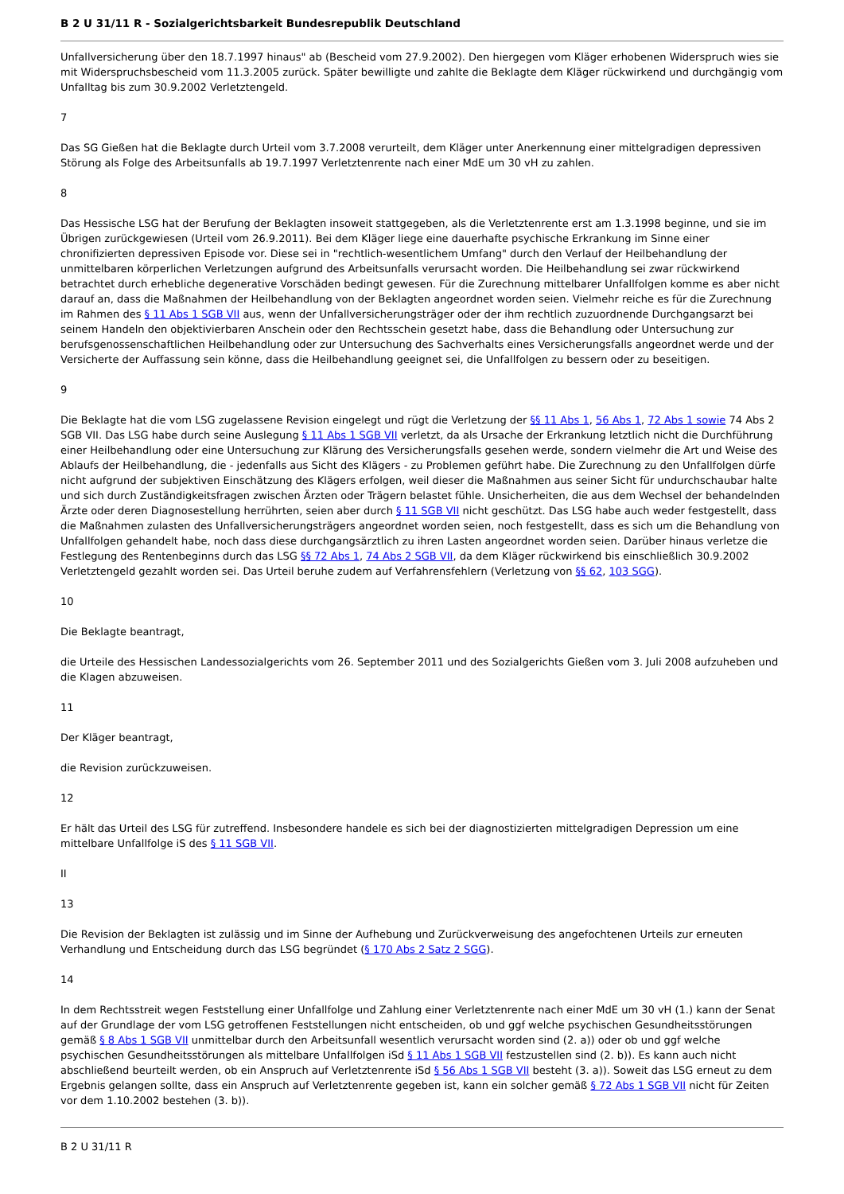B 2 U 31/11 R - Sozialgerichtsbarkeit Bundesrepublik Deutschland
Unfallversicherung über den 18.7.1997 hinaus" ab (Bescheid vom 27.9.2002). Den hiergegen vom Kläger erhobenen Widerspruch wies sie mit Widerspruchsbescheid vom 11.3.2005 zurück. Später bewilligte und zahlte die Beklagte dem Kläger rückwirkend und durchgängig vom Unfalltag bis zum 30.9.2002 Verletztengeld.
7
Das SG Gießen hat die Beklagte durch Urteil vom 3.7.2008 verurteilt, dem Kläger unter Anerkennung einer mittelgradigen depressiven Störung als Folge des Arbeitsunfalls ab 19.7.1997 Verletztenrente nach einer MdE um 30 vH zu zahlen.
8
Das Hessische LSG hat der Berufung der Beklagten insoweit stattgegeben, als die Verletztenrente erst am 1.3.1998 beginne, und sie im Übrigen zurückgewiesen (Urteil vom 26.9.2011). Bei dem Kläger liege eine dauerhafte psychische Erkrankung im Sinne einer chronifizierten depressiven Episode vor. Diese sei in "rechtlich-wesentlichem Umfang" durch den Verlauf der Heilbehandlung der unmittelbaren körperlichen Verletzungen aufgrund des Arbeitsunfalls verursacht worden. Die Heilbehandlung sei zwar rückwirkend betrachtet durch erhebliche degenerative Vorschäden bedingt gewesen. Für die Zurechnung mittelbarer Unfallfolgen komme es aber nicht darauf an, dass die Maßnahmen der Heilbehandlung von der Beklagten angeordnet worden seien. Vielmehr reiche es für die Zurechnung im Rahmen des § 11 Abs 1 SGB VII aus, wenn der Unfallversicherungsträger oder der ihm rechtlich zuzuordnende Durchgangsarzt bei seinem Handeln den objektivierbaren Anschein oder den Rechtsschein gesetzt habe, dass die Behandlung oder Untersuchung zur berufsgenossenschaftlichen Heilbehandlung oder zur Untersuchung des Sachverhalts eines Versicherungsfalls angeordnet werde und der Versicherte der Auffassung sein könne, dass die Heilbehandlung geeignet sei, die Unfallfolgen zu bessern oder zu beseitigen.
9
Die Beklagte hat die vom LSG zugelassene Revision eingelegt und rügt die Verletzung der §§ 11 Abs 1, 56 Abs 1, 72 Abs 1 sowie 74 Abs 2 SGB VII. Das LSG habe durch seine Auslegung § 11 Abs 1 SGB VII verletzt, da als Ursache der Erkrankung letztlich nicht die Durchführung einer Heilbehandlung oder eine Untersuchung zur Klärung des Versicherungsfalls gesehen werde, sondern vielmehr die Art und Weise des Ablaufs der Heilbehandlung, die - jedenfalls aus Sicht des Klägers - zu Problemen geführt habe. Die Zurechnung zu den Unfallfolgen dürfe nicht aufgrund der subjektiven Einschätzung des Klägers erfolgen, weil dieser die Maßnahmen aus seiner Sicht für undurchschaubar halte und sich durch Zuständigkeitsfragen zwischen Ärzten oder Trägern belastet fühle. Unsicherheiten, die aus dem Wechsel der behandelnden Ärzte oder deren Diagnosestellung herrührten, seien aber durch § 11 SGB VII nicht geschützt. Das LSG habe auch weder festgestellt, dass die Maßnahmen zulasten des Unfallversicherungsträgers angeordnet worden seien, noch festgestellt, dass es sich um die Behandlung von Unfallfolgen gehandelt habe, noch dass diese durchgangsärztlich zu ihren Lasten angeordnet worden seien. Darüber hinaus verletze die Festlegung des Rentenbeginns durch das LSG §§ 72 Abs 1, 74 Abs 2 SGB VII, da dem Kläger rückwirkend bis einschließlich 30.9.2002 Verletztengeld gezahlt worden sei. Das Urteil beruhe zudem auf Verfahrensfehlern (Verletzung von §§ 62, 103 SGG).
10
Die Beklagte beantragt,
die Urteile des Hessischen Landessozialgerichts vom 26. September 2011 und des Sozialgerichts Gießen vom 3. Juli 2008 aufzuheben und die Klagen abzuweisen.
11
Der Kläger beantragt,
die Revision zurückzuweisen.
12
Er hält das Urteil des LSG für zutreffend. Insbesondere handele es sich bei der diagnostizierten mittelgradigen Depression um eine mittelbare Unfallfolge iS des § 11 SGB VII.
II
13
Die Revision der Beklagten ist zulässig und im Sinne der Aufhebung und Zurückverweisung des angefochtenen Urteils zur erneuten Verhandlung und Entscheidung durch das LSG begründet (§ 170 Abs 2 Satz 2 SGG).
14
In dem Rechtsstreit wegen Feststellung einer Unfallfolge und Zahlung einer Verletztenrente nach einer MdE um 30 vH (1.) kann der Senat auf der Grundlage der vom LSG getroffenen Feststellungen nicht entscheiden, ob und ggf welche psychischen Gesundheitsstörungen gemäß § 8 Abs 1 SGB VII unmittelbar durch den Arbeitsunfall wesentlich verursacht worden sind (2. a)) oder ob und ggf welche psychischen Gesundheitsstörungen als mittelbare Unfallfolgen iSd § 11 Abs 1 SGB VII festzustellen sind (2. b)). Es kann auch nicht abschließend beurteilt werden, ob ein Anspruch auf Verletztenrente iSd § 56 Abs 1 SGB VII besteht (3. a)). Soweit das LSG erneut zu dem Ergebnis gelangen sollte, dass ein Anspruch auf Verletztenrente gegeben ist, kann ein solcher gemäß § 72 Abs 1 SGB VII nicht für Zeiten vor dem 1.10.2002 bestehen (3. b)).
B 2 U 31/11 R